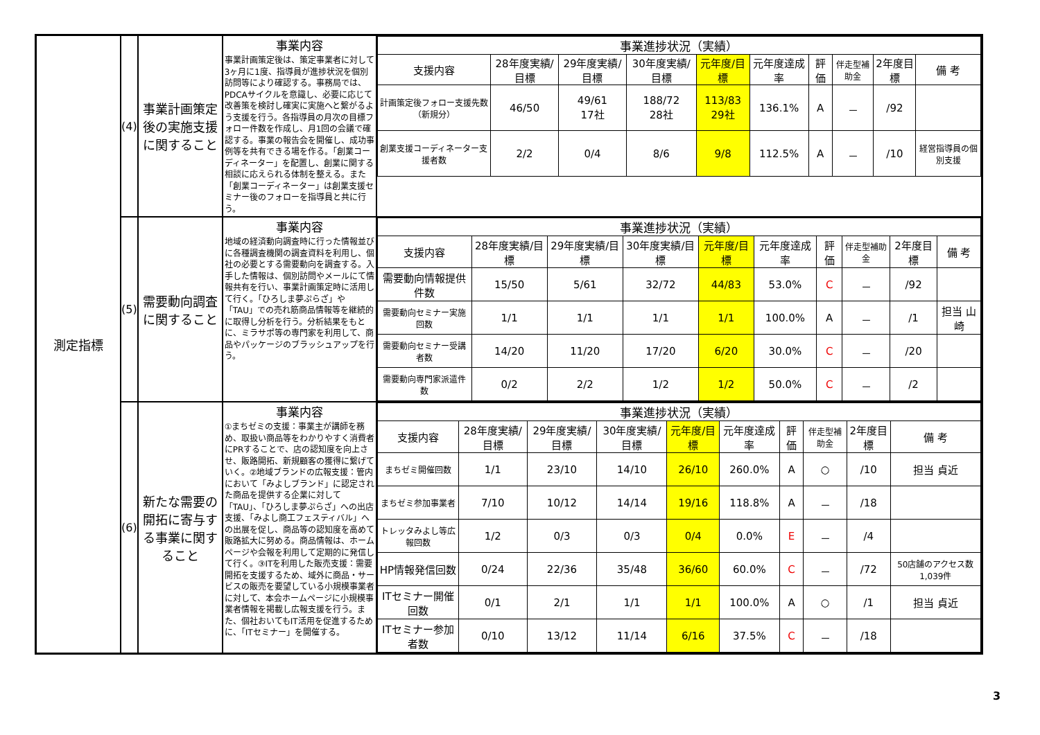| 測定指標 | (4) | 事業計画策定後の実施支援に関すること | 事業内容 事業計画策定後は、策定事業者に対して3ヶ月に1度、指導員が進捗状況を個別訪問等により確認する。事務局では、PDCAサイクルを意識し、必要に応じて改善策を検討し確実に実施へと繋がるよう支援を行う。各指導員の月次の目標フォロー件数を作成し、月1回の会議で確認する。事業の報告会を開催し、成功事例等を共有できる場を作る。「創業コーディネーター」を配置し、創業に関する相談に応えられる体制を整える。また「創業コーディネーター」は創業支援セミナー後のフォローを指導員と共に行う。 | / 事業進捗状況（実績） / / / / / / / / / / / --- / --- / --- / --- / --- / --- / --- / --- / --- / --- / / 支援内容 / 28年度実績/目標 / 29年度実績/目標 / 30年度実績/目標 / 元年度/目標 / 元年度達成率 / 評 価 / 伴走型補助金 / 2年度目標 / 備 考 / / 計画策定後フォロー支援先数（新規分） / 46/50 / 49/61 17社 / 188/72 28社 / 113/83 29社 / 136.1% / A / － / /92 / / / 創業支援コーディネーター支援者数 / 2/2 / 0/4 / 8/6 / 9/8 / 112.5% / A / － / /10 / 経営指導員の個別支援 / |
| | (5) | 需要動向調査に関すること | 事業内容 地域の経済動向調査時に行った情報並びに各種調査機関の調査資料を利用し、個社の必要とする需要動向を調査する。入手した情報は、個別訪問やメールにて情報共有を行い、事業計画策定時に活用して行く。「ひろしま夢ぷらざ」や「TAU」での売れ筋商品情報等を継続的に取得し分析を行う。分析結果をもとに、ミラサポ等の専門家を利用して、商品やパッケージのブラッシュアップを行う。 | / 事業進捗状況（実績） / / / / / / / / / / / --- / --- / --- / --- / --- / --- / --- / --- / --- / --- / / 支援内容 / 28年度実績/目標 / 29年度実績/目標 / 30年度実績/目標 / 元年度/目標 / 元年度達成率 / 評 価 / 伴走型補助金 / 2年度目標 / 備 考 / / 需要動向情報提供件数 / 15/50 / 5/61 / 32/72 / 44/83 / 53.0% / C / － / /92 / / / 需要動向セミナー実施回数 / 1/1 / 1/1 / 1/1 / 1/1 / 100.0% / A / － / /1 / 担当 山崎 / / 需要動向セミナー受講者数 / 14/20 / 11/20 / 17/20 / 6/20 / 30.0% / C / － / /20 / / / 需要動向専門家派遣件数 / 0/2 / 2/2 / 1/2 / 1/2 / 50.0% / C / － / /2 / / |
| | (6) | 新たな需要の開拓に寄与する事業に関すること | 事業内容 ①まちゼミの支援：事業主が講師を務め、取扱い商品等をわかりやすく消費者にPRすることで、店の認知度を向上させ、販路開拓、新規顧客の獲得に繋げていく。②地域ブランドの広報支援：管内において「みよしブランド」に認定された商品を提供する企業に対して「TAU」、「ひろしま夢ぷらざ」への出店支援、「みよし商工フェスティバル」への出展を促し、商品等の認知度を高めて販路拡大に努める。商品情報は、ホームページや会報を利用して定期的に発信して行く。③ITを利用した販売支援：需要開拓を支援するため、域外に商品・サービスの販売を要望している小規模事業者に対して、本会ホームページに小規模事業者情報を掲載し広報支援を行う。また、個社おいてもIT活用を促進するために、「ITセミナー」を開催する。 | / 事業進捗状況（実績） / / / / / / / / / / / --- / --- / --- / --- / --- / --- / --- / --- / --- / --- / / 支援内容 / 28年度実績/目標 / 29年度実績/目標 / 30年度実績/目標 / 元年度/目標 / 元年度達成率 / 評 価 / 伴走型補助金 / 2年度目標 / 備 考 / / まちゼミ開催回数 / 1/1 / 23/10 / 14/10 / 26/10 / 260.0% / A / ○ / /10 / 担当 貞近 / / まちゼミ参加事業者 / 7/10 / 10/12 / 14/14 / 19/16 / 118.8% / A / － / /18 / / / トレッタみよし等広報回数 / 1/2 / 0/3 / 0/3 / 0/4 / 0.0% / E / － / /4 / / / HP情報発信回数 / 0/24 / 22/36 / 35/48 / 36/60 / 60.0% / C / － / /72 / 50店舗のアクセス数1,039件 / / ITセミナー開催回数 / 0/1 / 2/1 / 1/1 / 1/1 / 100.0% / A / ○ / /1 / 担当 貞近 / / ITセミナー参加者数 / 0/10 / 13/12 / 11/14 / 6/16 / 37.5% / C / － / /18 / / |
3